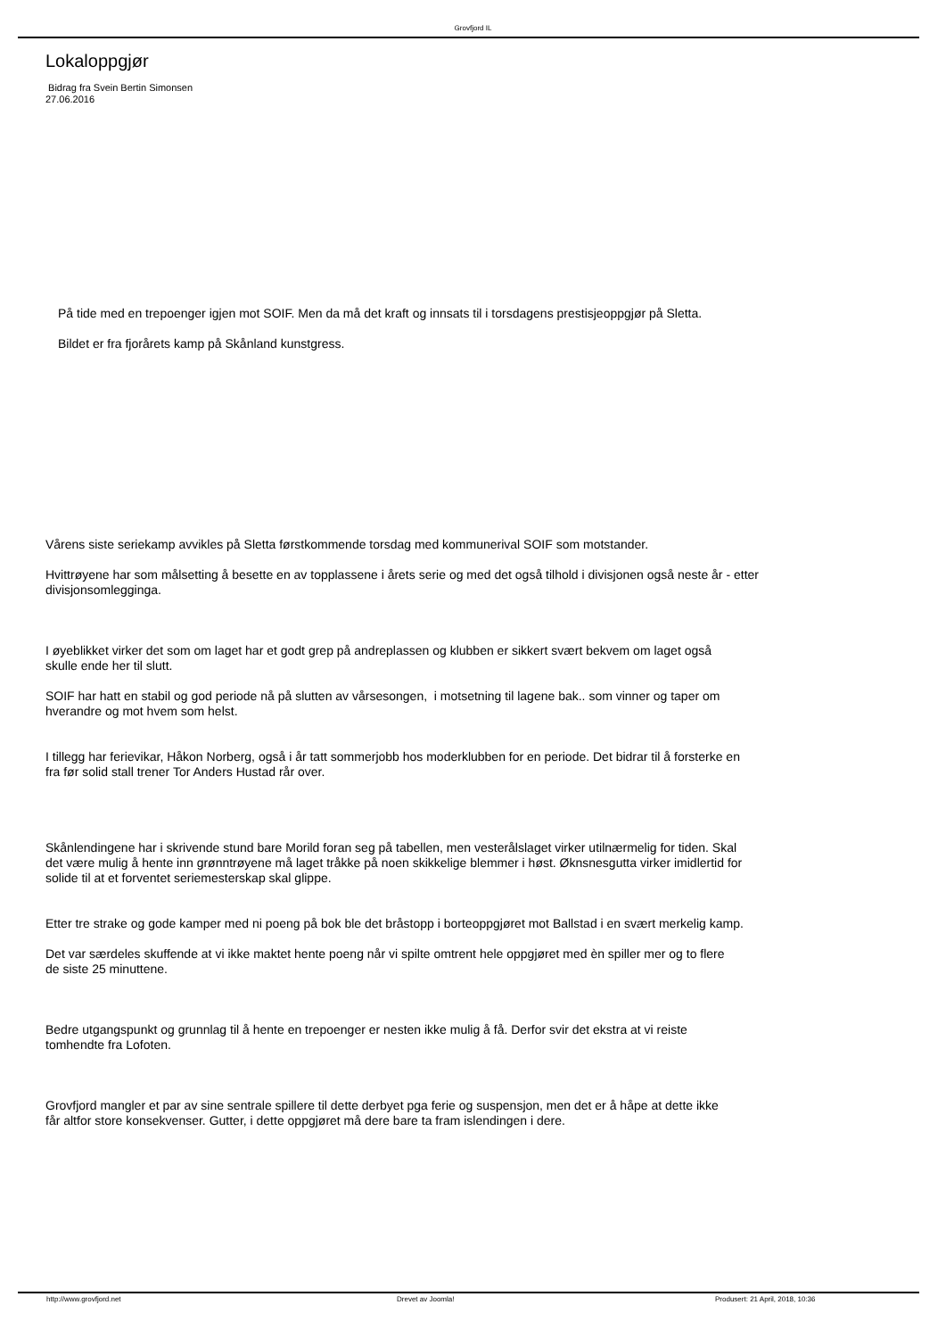Grovfjord IL
Lokaloppgjør
Bidrag fra Svein Bertin Simonsen
27.06.2016
På tide med en trepoenger igjen mot SOIF. Men da må det kraft og innsats til i torsdagens prestisjeoppgjør på Sletta.
Bildet er fra fjorårets kamp på Skånland kunstgress.
Vårens siste seriekamp avvikles på Sletta førstkommende torsdag med kommunerival SOIF som motstander.
Hvittrøyene har som målsetting å besette en av topplassene i årets serie og med det også tilhold i divisjonen også neste år - etter
divisjonsomlegginga.
I øyeblikket virker det som om laget har et godt grep på andreplassen og klubben er sikkert svært bekvem om laget også
skulle ende her til slutt.
SOIF har hatt en stabil og god periode nå på slutten av vårsesongen, i motsetning til lagene bak.. som vinner og taper om
hverandre og mot hvem som helst.
I tillegg har ferievikar, Håkon Norberg, også i år tatt sommerjobb hos moderklubben for en periode. Det bidrar til å forsterke en
fra før solid stall trener Tor Anders Hustad rår over.
Skånlendingene har i skrivende stund bare Morild foran seg på tabellen, men vesterålslaget virker utilnærmelig for tiden. Skal
det være mulig å hente inn grønntrøyene må laget tråkke på noen skikkelige blemmer i høst. Øknsnesgutta virker imidlertid for
solide til at et forventet seriemesterskap skal glippe.
Etter tre strake og gode kamper med ni poeng på bok ble det bråstopp i borteoppgjøret mot Ballstad i en svært merkelig kamp.
Det var særdeles skuffende at vi ikke maktet hente poeng når vi spilte omtrent hele oppgjøret med èn spiller mer og to flere
de siste 25 minuttene.
Bedre utgangspunkt og grunnlag til å hente en trepoenger er nesten ikke mulig å få. Derfor svir det ekstra at vi reiste
tomhendte fra Lofoten.
Grovfjord mangler et par av sine sentrale spillere til dette derbyet pga ferie og suspensjon, men det er å håpe at dette ikke
får altfor store konsekvenser. Gutter, i dette oppgjøret må dere bare ta fram islendingen i dere.
http://www.grovfjord.net Drevet av Joomla! Produsert: 21 April, 2018, 10:36